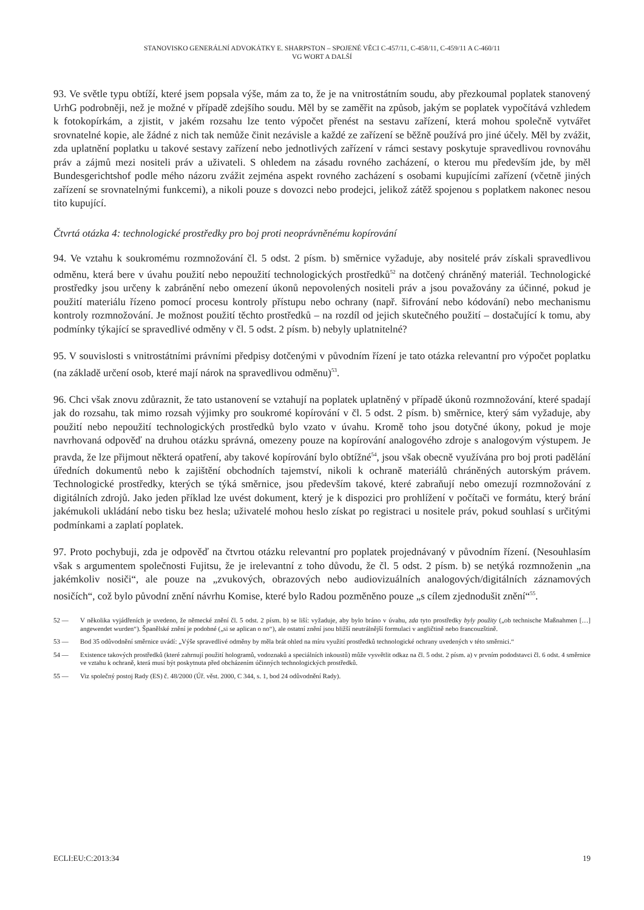STANOVISKO GENERÁLNÍ ADVOKÁTKY E. SHARPSTON – SPOJENÉ VĚCI C-457/11, C-458/11, C-459/11 A C-460/11
VG WORT A DALŠÍ
93. Ve světle typu obtíží, které jsem popsala výše, mám za to, že je na vnitrostátním soudu, aby přezkoumal poplatek stanovený UrhG podrobněji, než je možné v případě zdejšího soudu. Měl by se zaměřit na způsob, jakým se poplatek vypočítává vzhledem k fotokopírkám, a zjistit, v jakém rozsahu lze tento výpočet přenést na sestavu zařízení, která mohou společně vytvářet srovnatelné kopie, ale žádné z nich tak nemůže činit nezávisle a každé ze zařízení se běžně používá pro jiné účely. Měl by zvážit, zda uplatnění poplatku u takové sestavy zařízení nebo jednotlivých zařízení v rámci sestavy poskytuje spravedlivou rovnováhu práv a zájmů mezi nositeli práv a uživateli. S ohledem na zásadu rovného zacházení, o kterou mu především jde, by měl Bundesgerichtshof podle mého názoru zvážit zejména aspekt rovného zacházení s osobami kupujícími zařízení (včetně jiných zařízení se srovnatelnými funkcemi), a nikoli pouze s dovozci nebo prodejci, jelikož zátěž spojenou s poplatkem nakonec nesou tito kupující.
Čtvrtá otázka 4: technologické prostředky pro boj proti neoprávněnému kopírování
94. Ve vztahu k soukromému rozmnožování čl. 5 odst. 2 písm. b) směrnice vyžaduje, aby nositelé práv získali spravedlivou odměnu, která bere v úvahu použití nebo nepoužití technologických prostředků<sup>52</sup> na dotčený chráněný materiál. Technologické prostředky jsou určeny k zabránění nebo omezení úkonů nepovolených nositeli práv a jsou považovány za účinné, pokud je použití materiálu řízeno pomocí procesu kontroly přístupu nebo ochrany (např. šifrování nebo kódování) nebo mechanismu kontroly rozmnožování. Je možnost použití těchto prostředků – na rozdíl od jejich skutečného použití – dostačující k tomu, aby podmínky týkající se spravedlivé odměny v čl. 5 odst. 2 písm. b) nebyly uplatnitelné?
95. V souvislosti s vnitrostátními právními předpisy dotčenými v původním řízení je tato otázka relevantní pro výpočet poplatku (na základě určení osob, které mají nárok na spravedlivou odměnu)<sup>53</sup>.
96. Chci však znovu zdůraznit, že tato ustanovení se vztahují na poplatek uplatněný v případě úkonů rozmnožování, které spadají jak do rozsahu, tak mimo rozsah výjimky pro soukromé kopírování v čl. 5 odst. 2 písm. b) směrnice, který sám vyžaduje, aby použití nebo nepoužití technologických prostředků bylo vzato v úvahu. Kromě toho jsou dotyčné úkony, pokud je moje navrhovaná odpověď na druhou otázku správná, omezeny pouze na kopírování analogového zdroje s analogovým výstupem. Je pravda, že lze přijmout některá opatření, aby takové kopírování bylo obtížné<sup>54</sup>, jsou však obecně využívána pro boj proti padělání úředních dokumentů nebo k zajištění obchodních tajemství, nikoli k ochraně materiálů chráněných autorským právem. Technologické prostředky, kterých se týká směrnice, jsou především takové, které zabraňují nebo omezují rozmnožování z digitálních zdrojů. Jako jeden příklad lze uvést dokument, který je k dispozici pro prohlížení v počítači ve formátu, který brání jakémukoli ukládání nebo tisku bez hesla; uživatelé mohou heslo získat po registraci u nositele práv, pokud souhlasí s určitými podmínkami a zaplatí poplatek.
97. Proto pochybuji, zda je odpověď na čtvrtou otázku relevantní pro poplatek projednávaný v původním řízení. (Nesouhlasím však s argumentem společnosti Fujitsu, že je irelevantní z toho důvodu, že čl. 5 odst. 2 písm. b) se netýká rozmnoženin „na jakémkoliv nosiči“, ale pouze na „zvukových, obrazových nebo audiovizuálních analogových/digitálních záznamových nosičích“, což bylo původní znění návrhu Komise, které bylo Radou pozměněno pouze „s cílem zjednodušit znění“<sup>55</sup>.
52 — V několika vyjádřeních je uvedeno, že německé znění čl. 5 odst. 2 písm. b) se liší: vyžaduje, aby bylo bráno v úvahu, zda tyto prostředky byly použity („ob technische Maßnahmen […] angewendet wurden“). Španělské znění je podobné („si se aplican o no“), ale ostatní znění jsou bližší neutrálnější formulaci v angličtině nebo francouzštině.
53 — Bod 35 odůvodnění směrnice uvádí: „Výše spravedlivé odměny by měla brát ohled na míru využití prostředků technologické ochrany uvedených v této směrnici.“
54 — Existence takových prostředků (které zahrnují použití hologramů, vodoznaků a speciálních inkoustů) může vysvětlit odkaz na čl. 5 odst. 2 písm. a) v prvním pododstavci čl. 6 odst. 4 směrnice ve vztahu k ochraně, která musí být poskytnuta před obcházením účinných technologických prostředků.
55 — Viz společný postoj Rady (ES) č. 48/2000 (Úř. věst. 2000, C 344, s. 1, bod 24 odůvodnění Rady).
ECLI:EU:C:2013:34 19